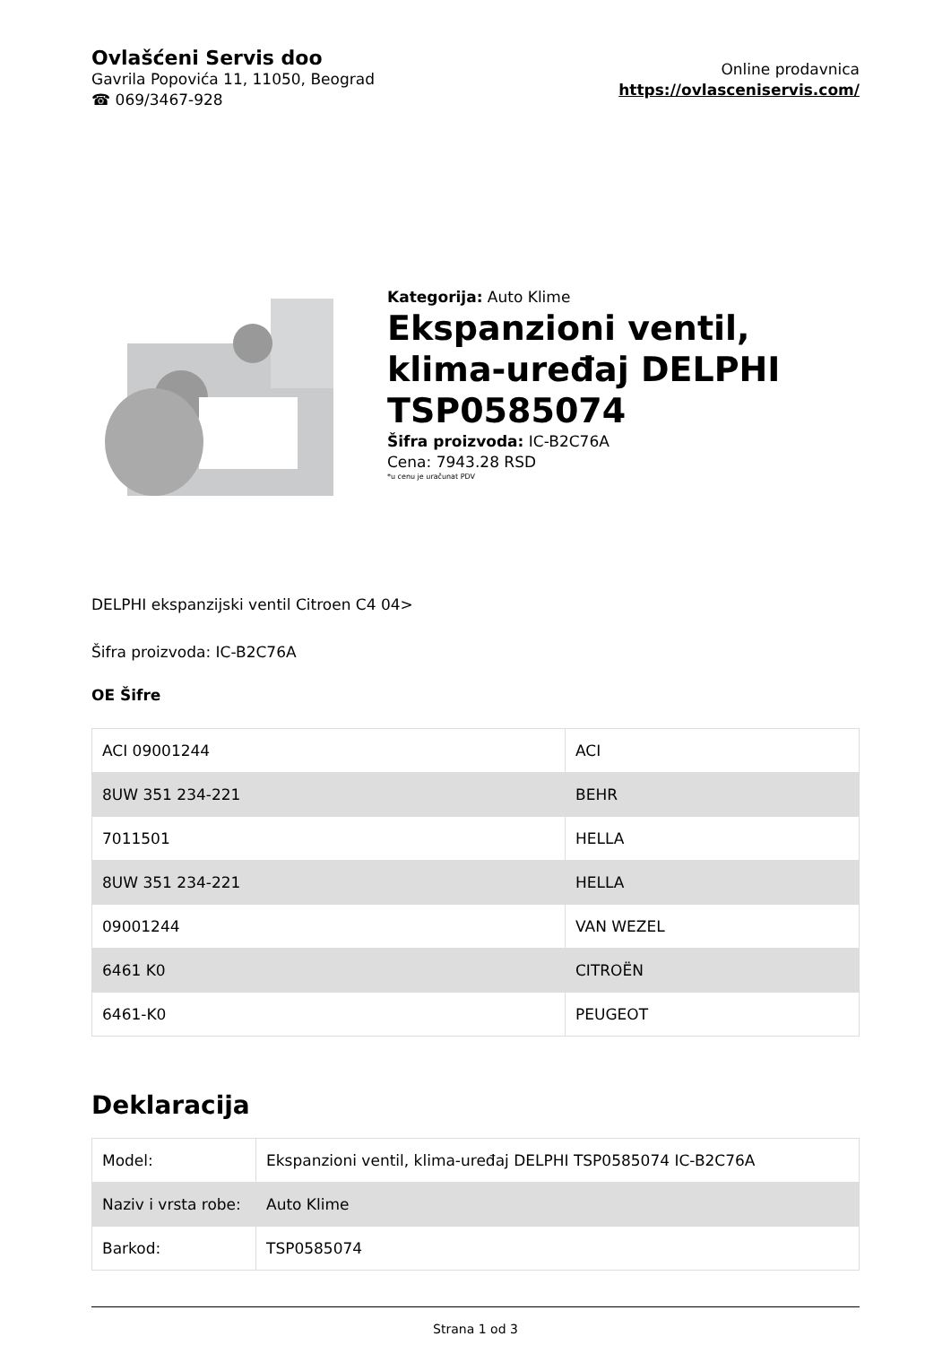Ovlašćeni Servis doo
Gavrila Popovića 11, 11050, Beograd
☎ 069/3467-928
Online prodavnica
https://ovlasceniservis.com/
Kategorija: Auto Klime
Ekspanzioni ventil, klima-uređaj DELPHI TSP0585074
Šifra proizvoda: IC-B2C76A
Cena: 7943.28 RSD
*u cenu je uračunat PDV
DELPHI ekspanzijski ventil Citroen C4 04>
Šifra proizvoda: IC-B2C76A
OE Šifre
| ACI 09001244 | ACI |
| 8UW 351 234-221 | BEHR |
| 7011501 | HELLA |
| 8UW 351 234-221 | HELLA |
| 09001244 | VAN WEZEL |
| 6461 K0 | CITROËN |
| 6461-K0 | PEUGEOT |
Deklaracija
| Model: | Ekspanzioni ventil, klima-uređaj DELPHI TSP0585074 IC-B2C76A |
| Naziv i vrsta robe: | Auto Klime |
| Barkod: | TSP0585074 |
Strana 1 od 3